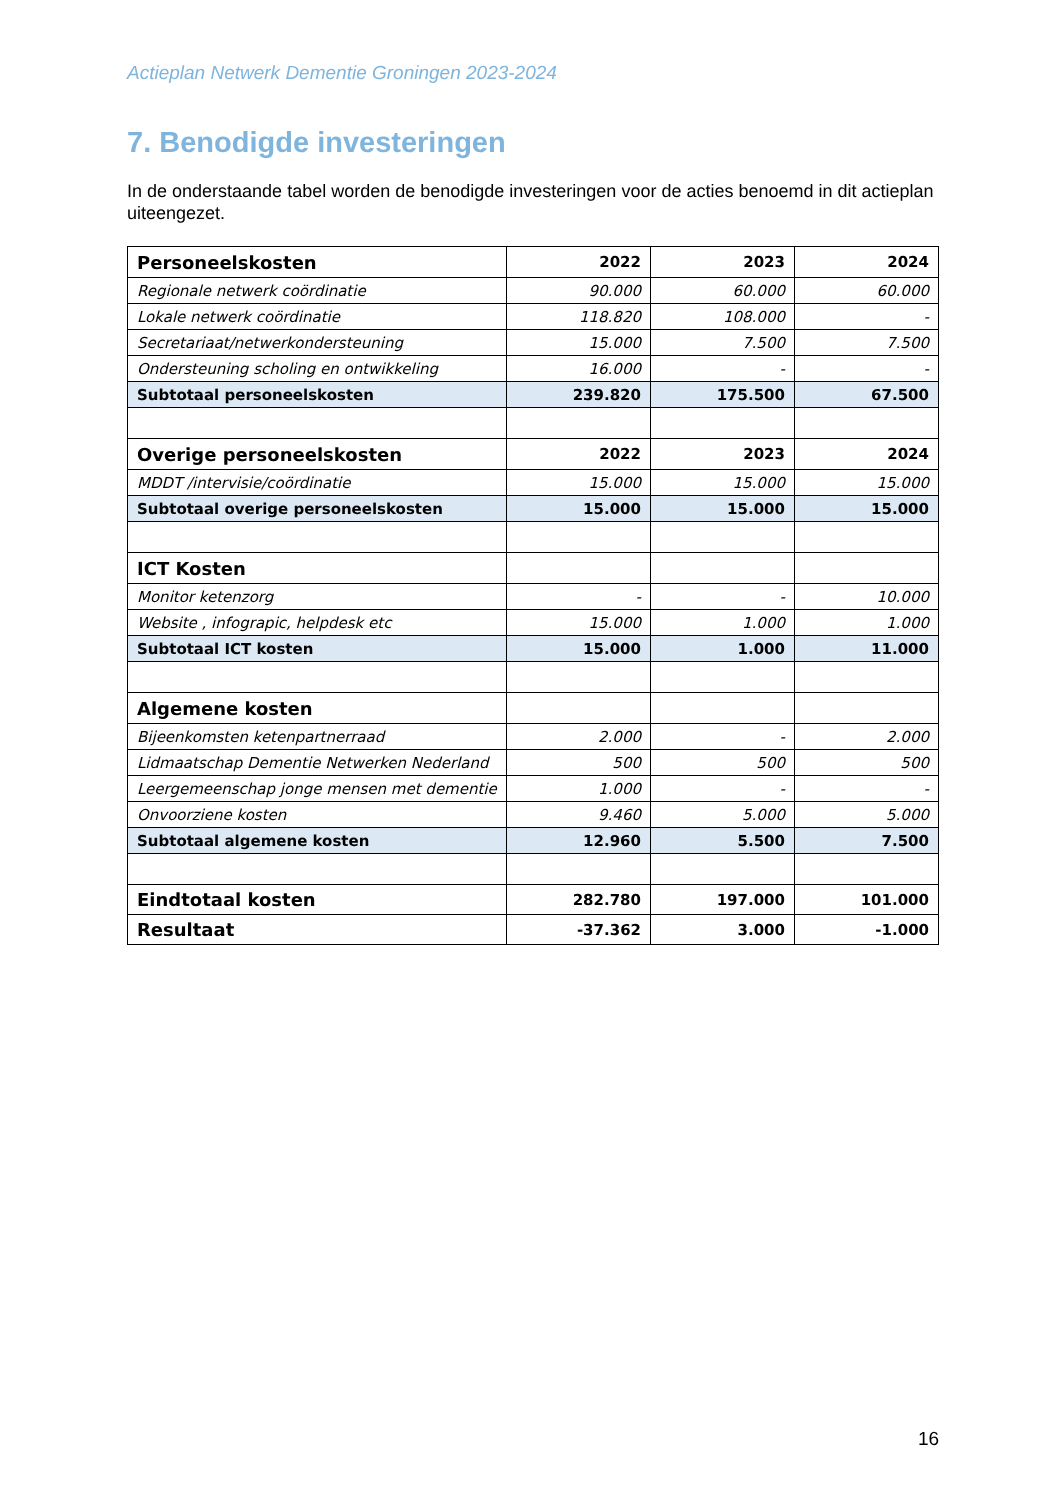Actieplan Netwerk Dementie Groningen 2023-2024
7. Benodigde investeringen
In de onderstaande tabel worden de benodigde investeringen voor de acties benoemd in dit actieplan uiteengezet.
| Personeelskosten | 2022 | 2023 | 2024 |
| --- | --- | --- | --- |
| Regionale netwerk coördinatie | 90.000 | 60.000 | 60.000 |
| Lokale netwerk coördinatie | 118.820 | 108.000 | - |
| Secretariaat/netwerkondersteuning | 15.000 | 7.500 | 7.500 |
| Ondersteuning scholing en ontwikkeling | 16.000 | - | - |
| Subtotaal personeelskosten | 239.820 | 175.500 | 67.500 |
| Overige personeelskosten | 2022 | 2023 | 2024 |
| MDDT /intervisie/coördinatie | 15.000 | 15.000 | 15.000 |
| Subtotaal overige personeelskosten | 15.000 | 15.000 | 15.000 |
| ICT Kosten | | | |
| Monitor ketenzorg | - | - | 10.000 |
| Website , infograpic, helpdesk etc | 15.000 | 1.000 | 1.000 |
| Subtotaal ICT kosten | 15.000 | 1.000 | 11.000 |
| Algemene kosten | | | |
| Bijeenkomsten ketenpartnerraad | 2.000 | - | 2.000 |
| Lidmaatschap Dementie Netwerken Nederland | 500 | 500 | 500 |
| Leergemeenschap jonge mensen met dementie | 1.000 | - | - |
| Onvoorziene kosten | 9.460 | 5.000 | 5.000 |
| Subtotaal algemene kosten | 12.960 | 5.500 | 7.500 |
| Eindtotaal kosten | 282.780 | 197.000 | 101.000 |
| Resultaat | -37.362 | 3.000 | -1.000 |
16